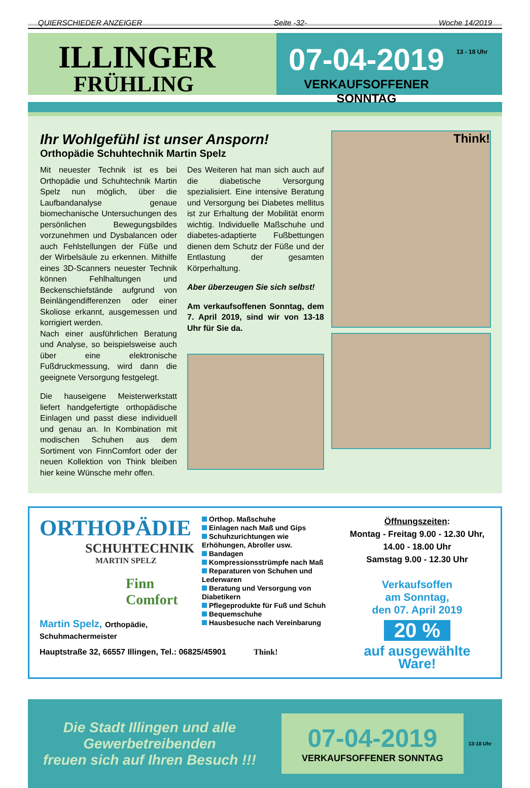QUIERSCHIEDER ANZEIGER Seite -32- Woche 14/2019
ILLINGER
FRÜHLING
07-04-2019
VERKAUFSOFFENER SONNTAG
13 - 18 Uhr
Ihr Wohlgefühl ist unser Ansporn!
Orthopädie Schuhtechnik Martin Spelz
Mit neuester Technik ist es bei Orthopädie und Schuhtechnik Martin Spelz nun möglich, über die Laufbandanalyse genaue biomechanische Untersuchungen des persönlichen Bewegungsbildes vorzunehmen und Dysbalancen oder auch Fehlstellungen der Füße und der Wirbelsäule zu erkennen. Mithilfe eines 3D-Scanners neuester Technik können Fehlhaltungen und Beckenschiefstände aufgrund von Beinlängendifferenzen oder einer Skoliose erkannt, ausgemessen und korrigiert werden.
Nach einer ausführlichen Beratung und Analyse, so beispielsweise auch über eine elektronische Fußdruckmessung, wird dann die geeignete Versorgung festgelegt.
Die hauseigene Meisterwerkstatt liefert handgefertigte orthopädische Einlagen und passt diese individuell und genau an. In Kombination mit modischen Schuhen aus dem Sortiment von FinnComfort oder der neuen Kollektion von Think bleiben hier keine Wünsche mehr offen.
Des Weiteren hat man sich auch auf die diabetische Versorgung spezialisiert. Eine intensive Beratung und Versorgung bei Diabetes mellitus ist zur Erhaltung der Mobilität enorm wichtig. Individuelle Maßschuhe und diabetes-adaptierte Fußbettungen dienen dem Schutz der Füße und der Entlastung der gesamten Körperhaltung.
Aber überzeugen Sie sich selbst!
Am verkaufsoffenen Sonntag, dem 7. April 2019, sind wir von 13-18 Uhr für Sie da.
Think!
ORTHOPÄDIE
SCHUHTECHNIK
MARTIN SPELZ
Finn Comfort
Martin Spelz, Orthopädie, Schuhmachermeister
Orthop. Maßschuhe
Einlagen nach Maß und Gips
Schuhzurichtungen wie Erhöhungen, Abroller usw.
Bandagen
Kompressionsstrümpfe nach Maß
Reparaturen von Schuhen und Lederwaren
Beratung und Versorgung von Diabetikern
Pflegeprodukte für Fuß und Schuh
Bequemschuhe
Hausbesuche nach Vereinbarung
Hauptstraße 32, 66557 Illingen, Tel.: 06825/45901 Think!
Öffnungszeiten:
Montag - Freitag 9.00 - 12.30 Uhr,
14.00 - 18.00 Uhr
Samstag 9.00 - 12.30 Uhr
Verkaufsoffen
am Sonntag,
den 07. April 2019
20 %
auf ausgewählte Ware!
Die Stadt Illingen und alle
Gewerbetreibenden
freuen sich auf Ihren Besuch !!!
07-04-2019
VERKAUFSOFFENER SONNTAG
13-18 Uhr